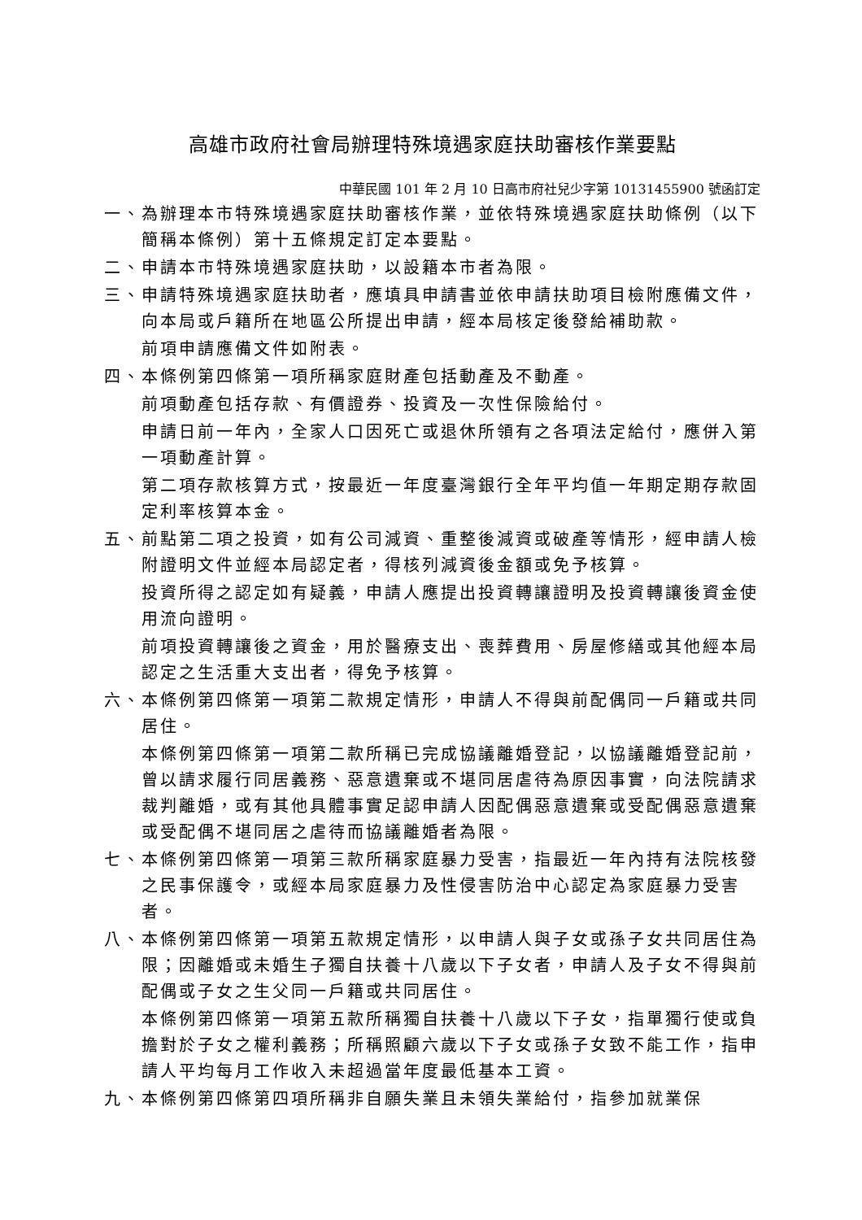高雄市政府社會局辦理特殊境遇家庭扶助審核作業要點
中華民國 101 年 2 月 10 日高市府社兒少字第 10131455900 號函訂定
一、為辦理本市特殊境遇家庭扶助審核作業，並依特殊境遇家庭扶助條例（以下簡稱本條例）第十五條規定訂定本要點。
二、申請本市特殊境遇家庭扶助，以設籍本市者為限。
三、申請特殊境遇家庭扶助者，應填具申請書並依申請扶助項目檢附應備文件，向本局或戶籍所在地區公所提出申請，經本局核定後發給補助款。
前項申請應備文件如附表。
四、本條例第四條第一項所稱家庭財產包括動產及不動產。
前項動產包括存款、有價證券、投資及一次性保險給付。
申請日前一年內，全家人口因死亡或退休所領有之各項法定給付，應併入第一項動產計算。
第二項存款核算方式，按最近一年度臺灣銀行全年平均值一年期定期存款固定利率核算本金。
五、前點第二項之投資，如有公司減資、重整後減資或破產等情形，經申請人檢附證明文件並經本局認定者，得核列減資後金額或免予核算。
投資所得之認定如有疑義，申請人應提出投資轉讓證明及投資轉讓後資金使用流向證明。
前項投資轉讓後之資金，用於醫療支出、喪葬費用、房屋修繕或其他經本局認定之生活重大支出者，得免予核算。
六、本條例第四條第一項第二款規定情形，申請人不得與前配偶同一戶籍或共同居住。
本條例第四條第一項第二款所稱已完成協議離婚登記，以協議離婚登記前，曾以請求履行同居義務、惡意遺棄或不堪同居虐待為原因事實，向法院請求裁判離婚，或有其他具體事實足認申請人因配偶惡意遺棄或受配偶惡意遺棄或受配偶不堪同居之虐待而協議離婚者為限。
七、本條例第四條第一項第三款所稱家庭暴力受害，指最近一年內持有法院核發之民事保護令，或經本局家庭暴力及性侵害防治中心認定為家庭暴力受害者。
八、本條例第四條第一項第五款規定情形，以申請人與子女或孫子女共同居住為限；因離婚或未婚生子獨自扶養十八歲以下子女者，申請人及子女不得與前配偶或子女之生父同一戶籍或共同居住。
本條例第四條第一項第五款所稱獨自扶養十八歲以下子女，指單獨行使或負擔對於子女之權利義務；所稱照顧六歲以下子女或孫子女致不能工作，指申請人平均每月工作收入未超過當年度最低基本工資。
九、本條例第四條第四項所稱非自願失業且未領失業給付，指參加就業保